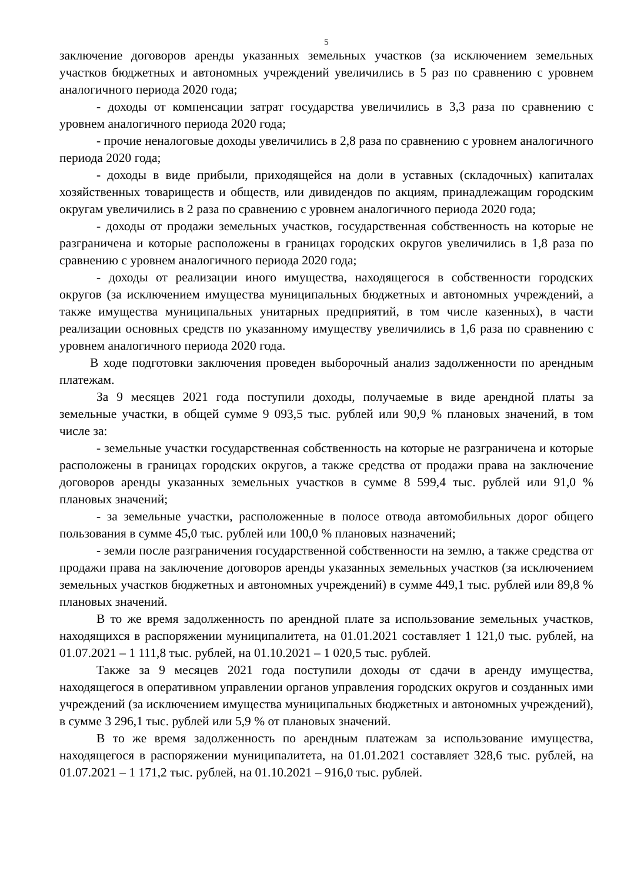5
заключение договоров аренды указанных земельных участков (за исключением земельных участков бюджетных и автономных учреждений увеличились в 5 раз по сравнению с уровнем аналогичного периода 2020 года;
- доходы от компенсации затрат государства увеличились в 3,3 раза по сравнению с уровнем аналогичного периода 2020 года;
- прочие неналоговые доходы увеличились в 2,8 раза по сравнению с уровнем аналогичного периода 2020 года;
- доходы в виде прибыли, приходящейся на доли в уставных (складочных) капиталах хозяйственных товариществ и обществ, или дивидендов по акциям, принадлежащим городским округам увеличились в 2 раза по сравнению с уровнем аналогичного периода 2020 года;
- доходы от продажи земельных участков, государственная собственность на которые не разграничена и которые расположены в границах городских округов увеличились в 1,8 раза по сравнению с уровнем аналогичного периода 2020 года;
- доходы от реализации иного имущества, находящегося в собственности городских округов (за исключением имущества муниципальных бюджетных и автономных учреждений, а также имущества муниципальных унитарных предприятий, в том числе казенных), в части реализации основных средств по указанному имуществу увеличились в 1,6 раза по сравнению с уровнем аналогичного периода 2020 года.
В ходе подготовки заключения проведен выборочный анализ задолженности по арендным платежам.
За 9 месяцев 2021 года поступили доходы, получаемые в виде арендной платы за земельные участки, в общей сумме 9 093,5 тыс. рублей или 90,9 % плановых значений, в том числе за:
- земельные участки государственная собственность на которые не разграничена и которые расположены в границах городских округов, а также средства от продажи права на заключение договоров аренды указанных земельных участков в сумме 8 599,4 тыс. рублей или 91,0 % плановых значений;
- за земельные участки, расположенные в полосе отвода автомобильных дорог общего пользования в сумме 45,0 тыс. рублей или 100,0 % плановых назначений;
- земли после разграничения государственной собственности на землю, а также средства от продажи права на заключение договоров аренды указанных земельных участков (за исключением земельных участков бюджетных и автономных учреждений) в сумме 449,1 тыс. рублей или 89,8 % плановых значений.
В то же время задолженность по арендной плате за использование земельных участков, находящихся в распоряжении муниципалитета, на 01.01.2021 составляет 1 121,0 тыс. рублей, на 01.07.2021 – 1 111,8 тыс. рублей, на 01.10.2021 – 1 020,5 тыс. рублей.
Также за 9 месяцев 2021 года поступили доходы от сдачи в аренду имущества, находящегося в оперативном управлении органов управления городских округов и созданных ими учреждений (за исключением имущества муниципальных бюджетных и автономных учреждений), в сумме 3 296,1 тыс. рублей или 5,9 % от плановых значений.
В то же время задолженность по арендным платежам за использование имущества, находящегося в распоряжении муниципалитета, на 01.01.2021 составляет 328,6 тыс. рублей, на 01.07.2021 – 1 171,2 тыс. рублей, на 01.10.2021 – 916,0 тыс. рублей.